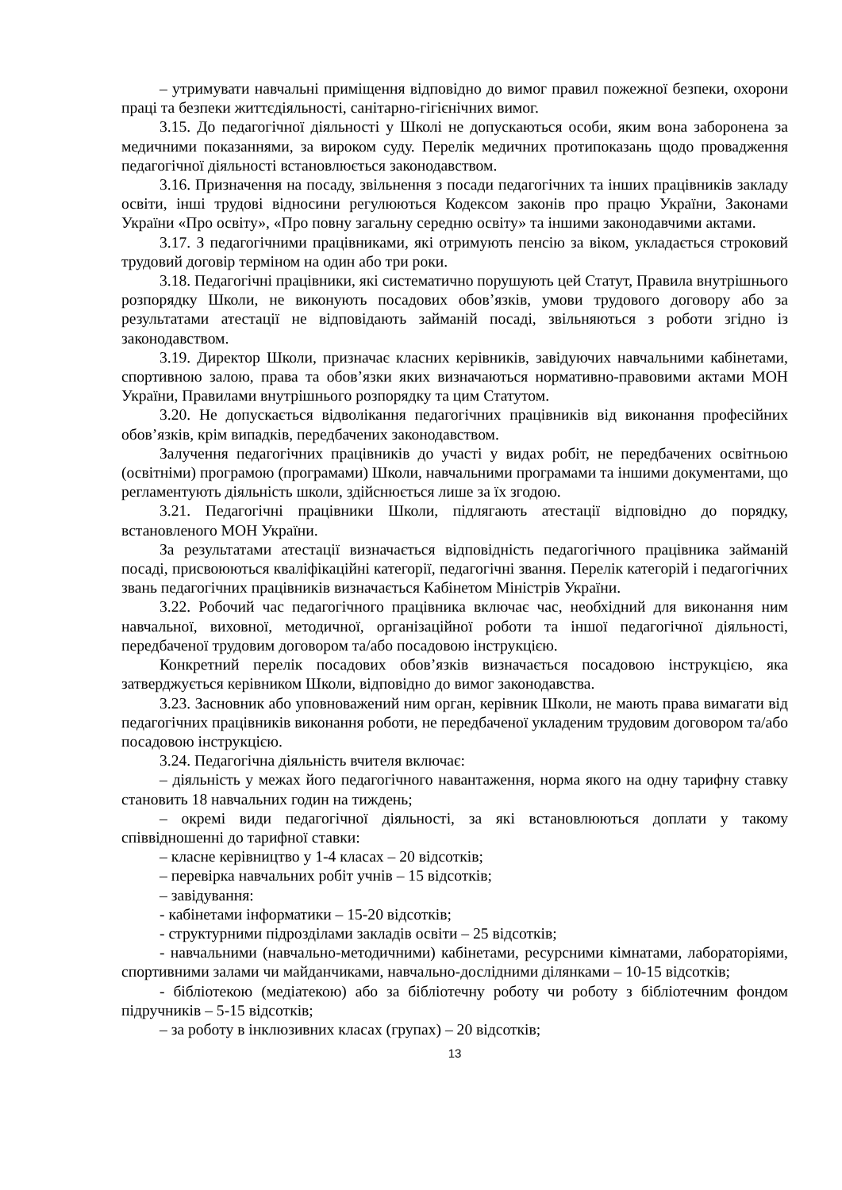– утримувати навчальні приміщення відповідно до вимог правил пожежної безпеки, охорони праці та безпеки життєдіяльності, санітарно-гігієнічних вимог.
3.15. До педагогічної діяльності у Школі не допускаються особи, яким вона заборонена за медичними показаннями, за вироком суду. Перелік медичних протипоказань щодо провадження педагогічної діяльності встановлюється законодавством.
3.16. Призначення на посаду, звільнення з посади педагогічних та інших працівників закладу освіти, інші трудові відносини регулюються Кодексом законів про працю України, Законами України «Про освіту», «Про повну загальну середню освіту» та іншими законодавчими актами.
3.17. З педагогічними працівниками, які отримують пенсію за віком, укладається строковий трудовий договір терміном на один або три роки.
3.18. Педагогічні працівники, які систематично порушують цей Статут, Правила внутрішнього розпорядку Школи, не виконують посадових обов’язків, умови трудового договору або за результатами атестації не відповідають займаній посаді, звільняються з роботи згідно із законодавством.
3.19. Директор Школи, призначає класних керівників, завідуючих навчальними кабінетами, спортивною залою, права та обов’язки яких визначаються нормативно-правовими актами МОН України, Правилами внутрішнього розпорядку та цим Статутом.
3.20. Не допускається відволікання педагогічних працівників від виконання професійних обов’язків, крім випадків, передбачених законодавством.
Залучення педагогічних працівників до участі у видах робіт, не передбачених освітньою (освітніми) програмою (програмами) Школи, навчальними програмами та іншими документами, що регламентують діяльність школи, здійснюється лише за їх згодою.
3.21. Педагогічні працівники Школи, підлягають атестації відповідно до порядку, встановленого МОН України.
За результатами атестації визначається відповідність педагогічного працівника займаній посаді, присвоюються кваліфікаційні категорії, педагогічні звання. Перелік категорій і педагогічних звань педагогічних працівників визначається Кабінетом Міністрів України.
3.22. Робочий час педагогічного працівника включає час, необхідний для виконання ним навчальної, виховної, методичної, організаційної роботи та іншої педагогічної діяльності, передбаченої трудовим договором та/або посадовою інструкцією.
Конкретний перелік посадових обов’язків визначається посадовою інструкцією, яка затверджується керівником Школи, відповідно до вимог законодавства.
3.23. Засновник або уповноважений ним орган, керівник Школи, не мають права вимагати від педагогічних працівників виконання роботи, не передбаченої укладеним трудовим договором та/або посадовою інструкцією.
3.24. Педагогічна діяльність вчителя включає:
– діяльність у межах його педагогічного навантаження, норма якого на одну тарифну ставку становить 18 навчальних годин на тиждень;
– окремі види педагогічної діяльності, за які встановлюються доплати у такому співвідношенні до тарифної ставки:
– класне керівництво у 1-4 класах – 20 відсотків;
– перевірка навчальних робіт учнів – 15 відсотків;
– завідування:
- кабінетами інформатики – 15-20 відсотків;
- структурними підрозділами закладів освіти – 25 відсотків;
- навчальними (навчально-методичними) кабінетами, ресурсними кімнатами, лабораторіями, спортивними залами чи майданчиками, навчально-дослідними ділянками – 10-15 відсотків;
- бібліотекою (медіатекою) або за бібліотечну роботу чи роботу з бібліотечним фондом підручників – 5-15 відсотків;
– за роботу в інклюзивних класах (групах) – 20 відсотків;
13